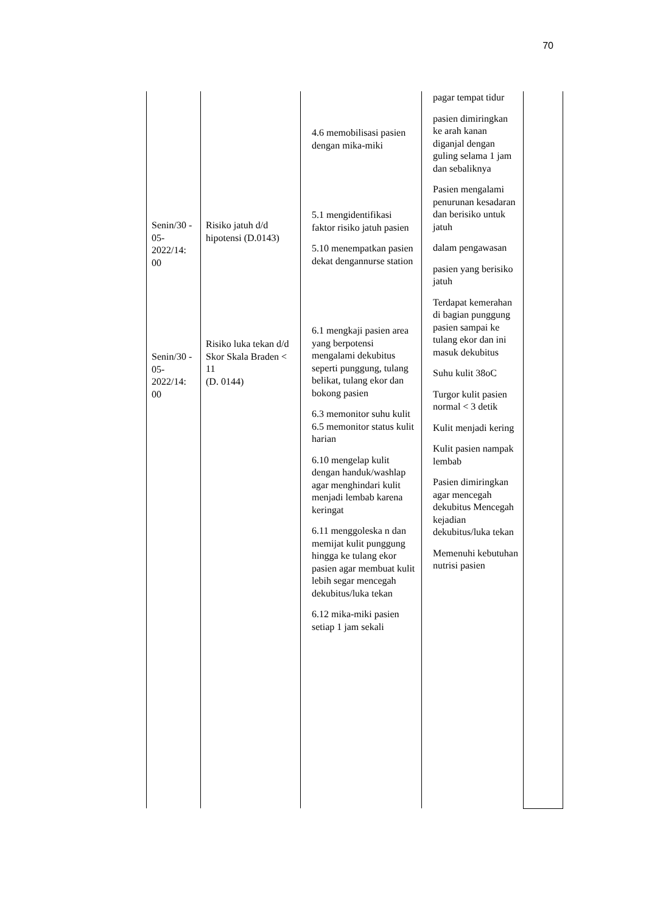70
| Senin/30 - 05- 2022/14: 00 Senin/30 - 05- 2022/14: 00 | Risiko jatuh d/d hipotensi (D.0143) Risiko luka tekan d/d Skor Skala Braden < 11 (D. 0144) | 4.6 memobilisasi pasien dengan mika-miki 5.1 mengidentifikasi faktor risiko jatuh pasien 5.10 menempatkan pasien dekat dengannurse station 6.1 mengkaji pasien area yang berpotensi mengalami dekubitus seperti punggung, tulang belikat, tulang ekor dan bokong pasien 6.3 memonitor suhu kulit 6.5 memonitor status kulit harian 6.10 mengelap kulit dengan handuk/washlap agar menghindari kulit menjadi lembab karena keringat 6.11 menggoleska n dan memijat kulit punggung hingga ke tulang ekor pasien agar membuat kulit lebih segar mencegah dekubitus/luka tekan 6.12 mika-miki pasien setiap 1 jam sekali | pagar tempat tidur pasien dimiringkan ke arah kanan diganjal dengan guling selama 1 jam dan sebaliknya Pasien mengalami penurunan kesadaran dan berisiko untuk jatuh dalam pengawasan pasien yang berisiko jatuh Terdapat kemerahan di bagian punggung pasien sampai ke tulang ekor dan ini masuk dekubitus Suhu kulit 38oC Turgor kulit pasien normal < 3 detik Kulit menjadi kering Kulit pasien nampak lembab Pasien dimiringkan agar mencegah dekubitus Mencegah kejadian dekubitus/luka tekan Memenuhi kebutuhan nutrisi pasien | |